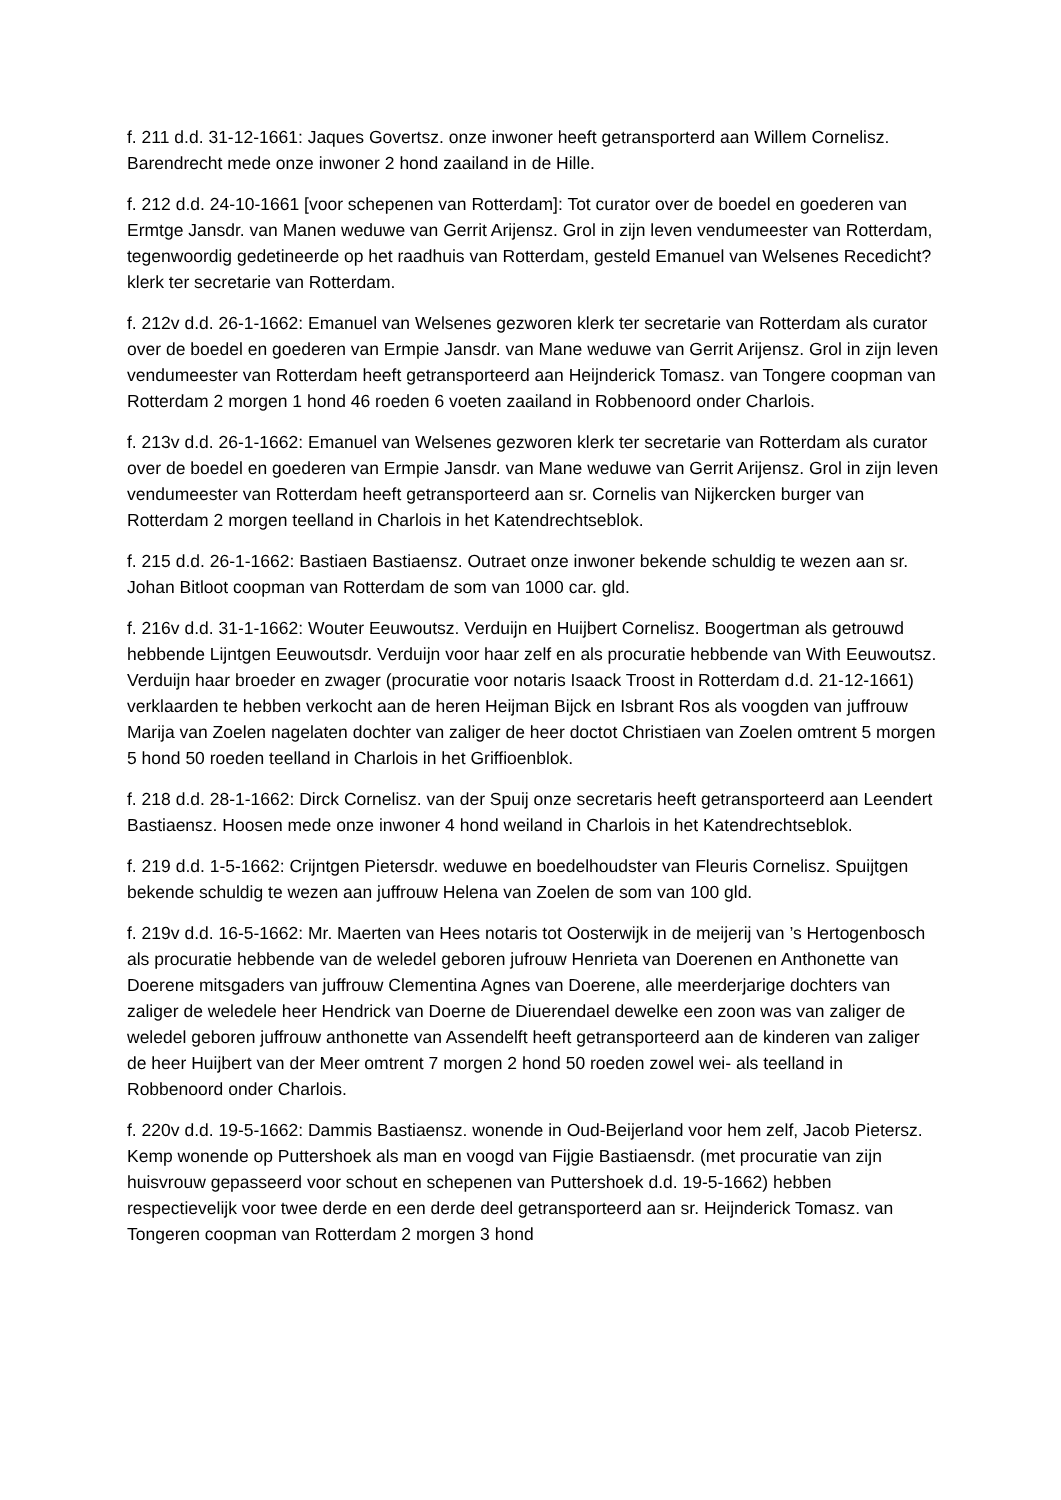f. 211 d.d. 31-12-1661: Jaques Govertsz. onze inwoner heeft getransporterd aan Willem Cornelisz. Barendrecht mede onze inwoner 2 hond zaailand in de Hille.
f. 212 d.d. 24-10-1661 [voor schepenen van Rotterdam]: Tot curator over de boedel en goederen van Ermtge Jansdr. van Manen weduwe van Gerrit Arijensz. Grol in zijn leven vendumeester van Rotterdam, tegenwoordig gedetineerde op het raadhuis van Rotterdam, gesteld Emanuel van Welsenes Recedicht? klerk ter secretarie van Rotterdam.
f. 212v d.d. 26-1-1662: Emanuel van Welsenes gezworen klerk ter secretarie van Rotterdam als curator over de boedel en goederen van Ermpie Jansdr. van Mane weduwe van Gerrit Arijensz. Grol in zijn leven vendumeester van Rotterdam heeft getransporteerd aan Heijnderick Tomasz. van Tongere coopman van Rotterdam 2 morgen 1 hond 46 roeden 6 voeten zaailand in Robbenoord onder Charlois.
f. 213v d.d. 26-1-1662: Emanuel van Welsenes gezworen klerk ter secretarie van Rotterdam als curator over de boedel en goederen van Ermpie Jansdr. van Mane weduwe van Gerrit Arijensz. Grol in zijn leven vendumeester van Rotterdam heeft getransporteerd aan sr. Cornelis van Nijkercken burger van Rotterdam 2 morgen teelland in Charlois in het Katendrechtseblok.
f. 215 d.d. 26-1-1662: Bastiaen Bastiaensz. Outraet onze inwoner bekende schuldig te wezen aan sr. Johan Bitloot coopman van Rotterdam de som van 1000 car. gld.
f. 216v d.d. 31-1-1662: Wouter Eeuwoutsz. Verduijn en Huijbert Cornelisz. Boogertman als getrouwd hebbende Lijntgen Eeuwoutsdr. Verduijn voor haar zelf en als procuratie hebbende van With Eeuwoutsz. Verduijn haar broeder en zwager (procuratie voor notaris Isaack Troost in Rotterdam d.d. 21-12-1661) verklaarden te hebben verkocht aan de heren Heijman Bijck en Isbrant Ros als voogden van juffrouw Marija van Zoelen nagelaten dochter van zaliger de heer doctot Christiaen van Zoelen omtrent 5 morgen 5 hond 50 roeden teelland in Charlois in het Griffioenblok.
f. 218 d.d. 28-1-1662: Dirck Cornelisz. van der Spuij onze secretaris heeft getransporteerd aan Leendert Bastiaensz. Hoosen mede onze inwoner 4 hond weiland in Charlois in het Katendrechtseblok.
f. 219 d.d. 1-5-1662: Crijntgen Pietersdr. weduwe en boedelhoudster van Fleuris Cornelisz. Spuijtgen bekende schuldig te wezen aan juffrouw Helena van Zoelen de som van 100 gld.
f. 219v d.d. 16-5-1662: Mr. Maerten van Hees notaris tot Oosterwijk in de meijerij van ’s Hertogenbosch als procuratie hebbende van de weledel geboren jufrouw Henrieta van Doerenen en Anthonette van Doerene mitsgaders van juffrouw Clementina Agnes van Doerene, alle meerderjarige dochters van zaliger de weledele heer Hendrick van Doerne de Diuerendael dewelke een zoon was van zaliger de weledel geboren juffrouw anthonette van Assendelft heeft getransporteerd aan de kinderen van zaliger de heer Huijbert van der Meer omtrent 7 morgen 2 hond 50 roeden zowel wei- als teelland in Robbenoord onder Charlois.
f. 220v d.d. 19-5-1662: Dammis Bastiaensz. wonende in Oud-Beijerland voor hem zelf, Jacob Pietersz. Kemp wonende op Puttershoek als man en voogd van Fijgie Bastiaensdr. (met procuratie van zijn huisvrouw gepasseerd voor schout en schepenen van Puttershoek d.d. 19-5-1662) hebben respectievelijk voor twee derde en een derde deel getransporteerd aan sr. Heijnderick Tomasz. van Tongeren coopman van Rotterdam 2 morgen 3 hond